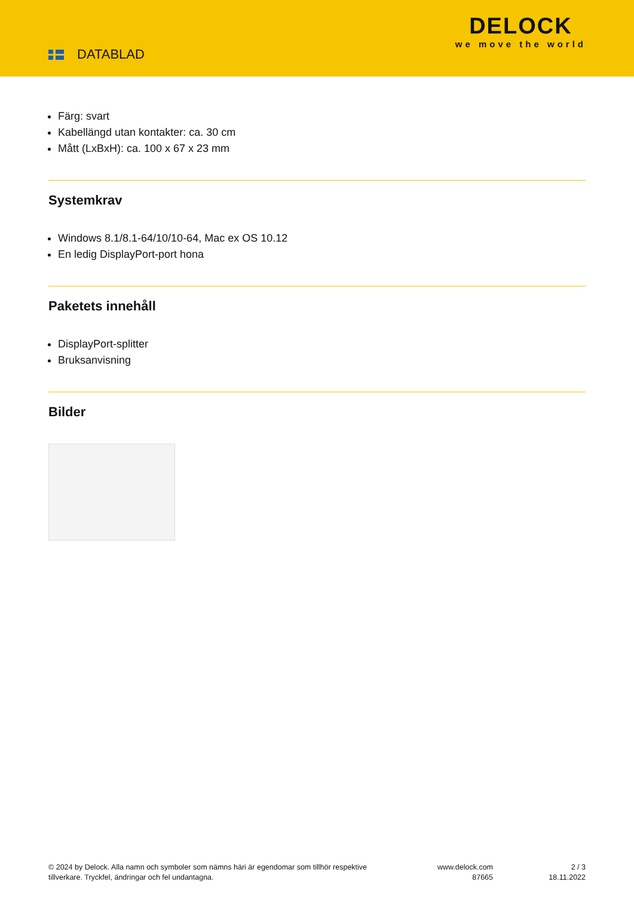DATABLAD
DELOCK
we move the world
Färg: svart
Kabellängd utan kontakter: ca. 30 cm
Mått (LxBxH): ca. 100 x 67 x 23 mm
Systemkrav
Windows 8.1/8.1-64/10/10-64, Mac ex OS 10.12
En ledig DisplayPort-port hona
Paketets innehåll
DisplayPort-splitter
Bruksanvisning
Bilder
© 2024 by Delock. Alla namn och symboler som nämns häri är egendomar som tillhör respektive tillverkare. Tryckfel, ändringar och fel undantagna.
www.delock.com
87665
2 / 3
18.11.2022